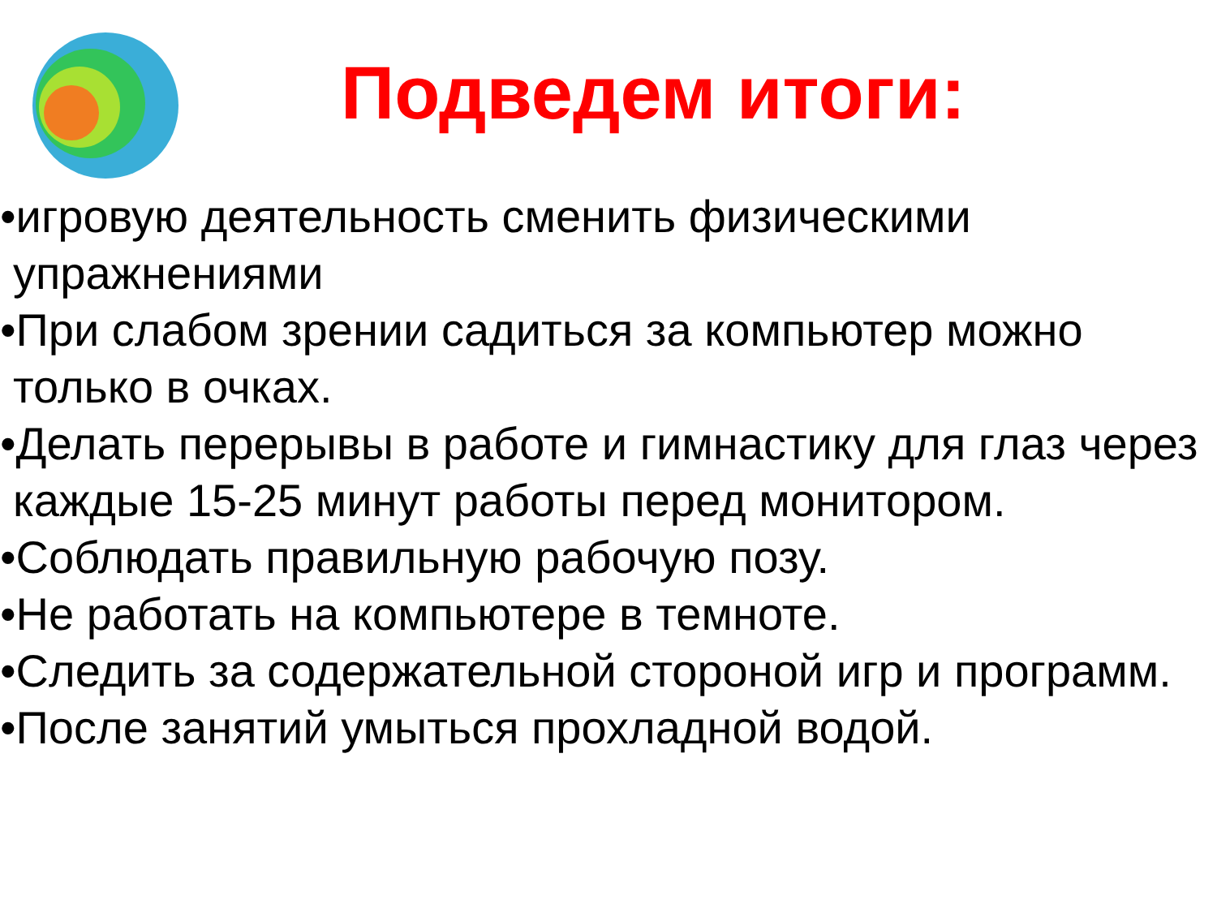Подведем итоги:
•игровую деятельность сменить физическими упражнениями
•При слабом зрении садиться за компьютер можно только в очках.
•Делать перерывы в работе и гимнастику для глаз через каждые 15-25 минут работы перед монитором.
•Соблюдать правильную рабочую позу.
•Не работать на компьютере в темноте.
•Следить за содержательной стороной игр и программ.
•После занятий умыться прохладной водой.